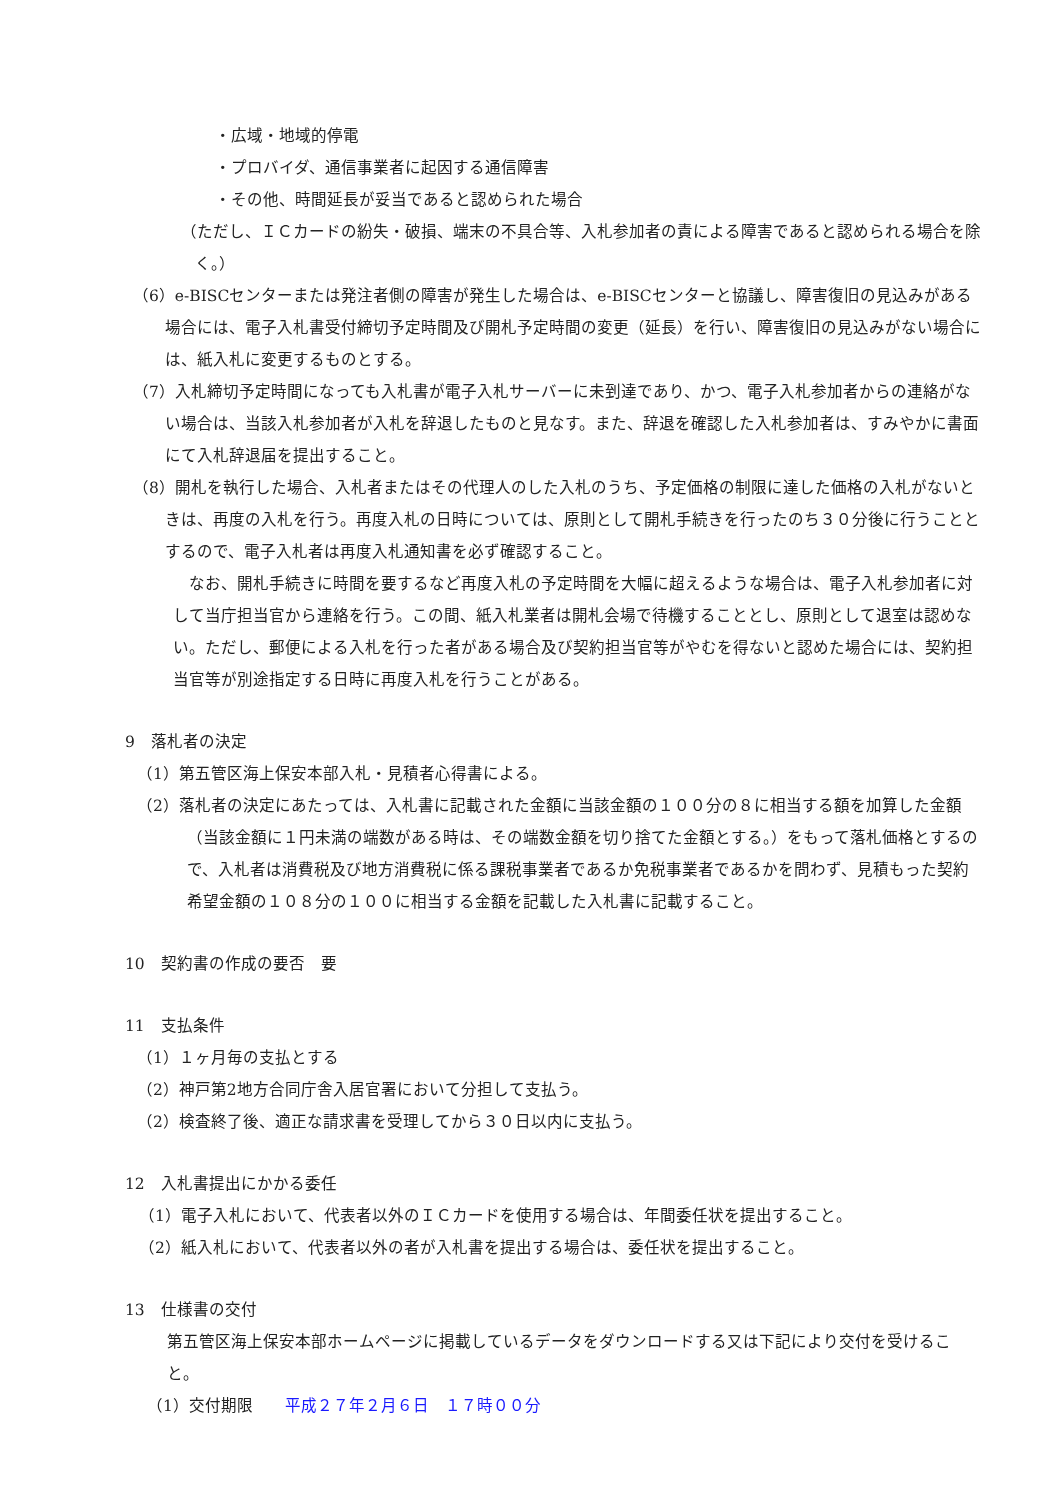・広域・地域的停電
・プロバイダ、通信事業者に起因する通信障害
・その他、時間延長が妥当であると認められた場合
（ただし、ＩＣカードの紛失・破損、端末の不具合等、入札参加者の責による障害であると認められる場合を除く。）
（6）e-BISCセンターまたは発注者側の障害が発生した場合は、e-BISCセンターと協議し、障害復旧の見込みがある場合には、電子入札書受付締切予定時間及び開札予定時間の変更（延長）を行い、障害復旧の見込みがない場合には、紙入札に変更するものとする。
（7）入札締切予定時間になっても入札書が電子入札サーバーに未到達であり、かつ、電子入札参加者からの連絡がない場合は、当該入札参加者が入札を辞退したものと見なす。また、辞退を確認した入札参加者は、すみやかに書面にて入札辞退届を提出すること。
（8）開札を執行した場合、入札者またはその代理人のした入札のうち、予定価格の制限に達した価格の入札がないときは、再度の入札を行う。再度入札の日時については、原則として開札手続きを行ったのち３０分後に行うこととするので、電子入札者は再度入札通知書を必ず確認すること。
なお、開札手続きに時間を要するなど再度入札の予定時間を大幅に超えるような場合は、電子入札参加者に対して当庁担当官から連絡を行う。この間、紙入札業者は開札会場で待機することとし、原則として退室は認めない。ただし、郵便による入札を行った者がある場合及び契約担当官等がやむを得ないと認めた場合には、契約担当官等が別途指定する日時に再度入札を行うことがある。
9　落札者の決定
（1）第五管区海上保安本部入札・見積者心得書による。
（2）落札者の決定にあたっては、入札書に記載された金額に当該金額の１００分の８に相当する額を加算した金額（当該金額に１円未満の端数がある時は、その端数金額を切り捨てた金額とする。）をもって落札価格とするので、入札者は消費税及び地方消費税に係る課税事業者であるか免税事業者であるかを問わず、見積もった契約希望金額の１０８分の１００に相当する金額を記載した入札書に記載すること。
10　契約書の作成の要否　要
11　支払条件
（1）１ヶ月毎の支払とする
（2）神戸第2地方合同庁舎入居官署において分担して支払う。
（2）検査終了後、適正な請求書を受理してから３０日以内に支払う。
12　入札書提出にかかる委任
（1）電子入札において、代表者以外のＩＣカードを使用する場合は、年間委任状を提出すること。
（2）紙入札において、代表者以外の者が入札書を提出する場合は、委任状を提出すること。
13　仕様書の交付
第五管区海上保安本部ホームページに掲載しているデータをダウンロードする又は下記により交付を受けること。
（1）交付期限　　平成２７年２月６日　１７時００分